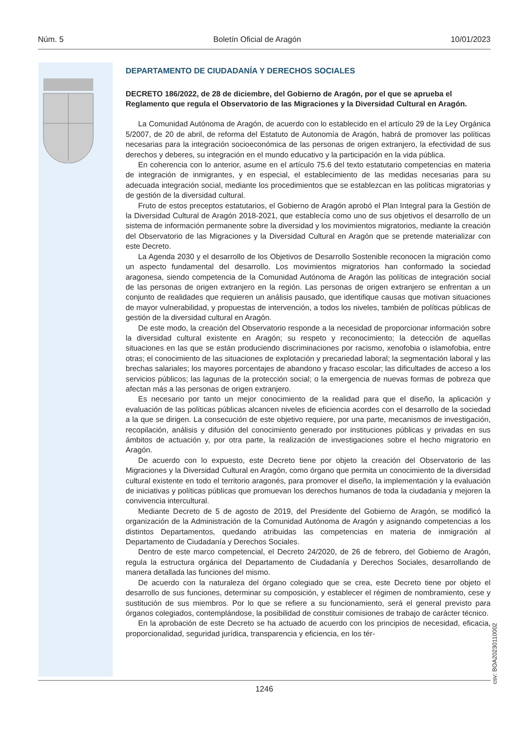Núm. 5 Boletín Oficial de Aragón 10/01/2023
DEPARTAMENTO DE CIUDADANÍA Y DERECHOS SOCIALES
DECRETO 186/2022, de 28 de diciembre, del Gobierno de Aragón, por el que se aprueba el Reglamento que regula el Observatorio de las Migraciones y la Diversidad Cultural en Aragón.
La Comunidad Autónoma de Aragón, de acuerdo con lo establecido en el artículo 29 de la Ley Orgánica 5/2007, de 20 de abril, de reforma del Estatuto de Autonomía de Aragón, habrá de promover las políticas necesarias para la integración socioeconómica de las personas de origen extranjero, la efectividad de sus derechos y deberes, su integración en el mundo educativo y la participación en la vida pública.
En coherencia con lo anterior, asume en el artículo 75.6 del texto estatutario competencias en materia de integración de inmigrantes, y en especial, el establecimiento de las medidas necesarias para su adecuada integración social, mediante los procedimientos que se establezcan en las políticas migratorias y de gestión de la diversidad cultural.
Fruto de estos preceptos estatutarios, el Gobierno de Aragón aprobó el Plan Integral para la Gestión de la Diversidad Cultural de Aragón 2018-2021, que establecía como uno de sus objetivos el desarrollo de un sistema de información permanente sobre la diversidad y los movimientos migratorios, mediante la creación del Observatorio de las Migraciones y la Diversidad Cultural en Aragón que se pretende materializar con este Decreto.
La Agenda 2030 y el desarrollo de los Objetivos de Desarrollo Sostenible reconocen la migración como un aspecto fundamental del desarrollo. Los movimientos migratorios han conformado la sociedad aragonesa, siendo competencia de la Comunidad Autónoma de Aragón las políticas de integración social de las personas de origen extranjero en la región. Las personas de origen extranjero se enfrentan a un conjunto de realidades que requieren un análisis pausado, que identifique causas que motivan situaciones de mayor vulnerabilidad, y propuestas de intervención, a todos los niveles, también de políticas públicas de gestión de la diversidad cultural en Aragón.
De este modo, la creación del Observatorio responde a la necesidad de proporcionar información sobre la diversidad cultural existente en Aragón; su respeto y reconocimiento; la detección de aquellas situaciones en las que se están produciendo discriminaciones por racismo, xenofobia o islamofobia, entre otras; el conocimiento de las situaciones de explotación y precariedad laboral; la segmentación laboral y las brechas salariales; los mayores porcentajes de abandono y fracaso escolar; las dificultades de acceso a los servicios públicos; las lagunas de la protección social; o la emergencia de nuevas formas de pobreza que afectan más a las personas de origen extranjero.
Es necesario por tanto un mejor conocimiento de la realidad para que el diseño, la aplicación y evaluación de las políticas públicas alcancen niveles de eficiencia acordes con el desarrollo de la sociedad a la que se dirigen. La consecución de este objetivo requiere, por una parte, mecanismos de investigación, recopilación, análisis y difusión del conocimiento generado por instituciones públicas y privadas en sus ámbitos de actuación y, por otra parte, la realización de investigaciones sobre el hecho migratorio en Aragón.
De acuerdo con lo expuesto, este Decreto tiene por objeto la creación del Observatorio de las Migraciones y la Diversidad Cultural en Aragón, como órgano que permita un conocimiento de la diversidad cultural existente en todo el territorio aragonés, para promover el diseño, la implementación y la evaluación de iniciativas y políticas públicas que promuevan los derechos humanos de toda la ciudadanía y mejoren la convivencia intercultural.
Mediante Decreto de 5 de agosto de 2019, del Presidente del Gobierno de Aragón, se modificó la organización de la Administración de la Comunidad Autónoma de Aragón y asignando competencias a los distintos Departamentos, quedando atribuidas las competencias en materia de inmigración al Departamento de Ciudadanía y Derechos Sociales.
Dentro de este marco competencial, el Decreto 24/2020, de 26 de febrero, del Gobierno de Aragón, regula la estructura orgánica del Departamento de Ciudadanía y Derechos Sociales, desarrollando de manera detallada las funciones del mismo.
De acuerdo con la naturaleza del órgano colegiado que se crea, este Decreto tiene por objeto el desarrollo de sus funciones, determinar su composición, y establecer el régimen de nombramiento, cese y sustitución de sus miembros. Por lo que se refiere a su funcionamiento, será el general previsto para órganos colegiados, contemplándose, la posibilidad de constituir comisiones de trabajo de carácter técnico.
En la aprobación de este Decreto se ha actuado de acuerdo con los principios de necesidad, eficacia, proporcionalidad, seguridad jurídica, transparencia y eficiencia, en los tér-
csv: BOA20230110002
1246